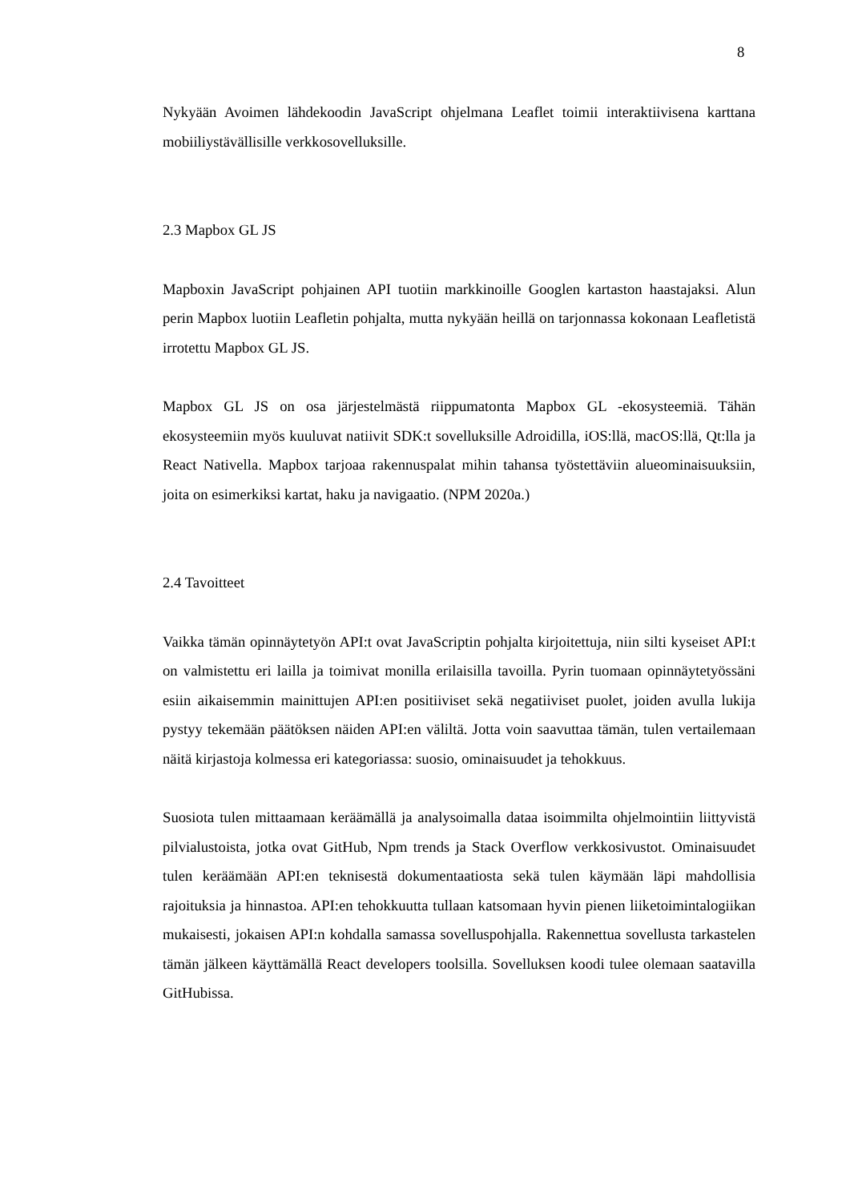8
Nykyään Avoimen lähdekoodin JavaScript ohjelmana Leaflet toimii interaktiivisena karttana mobiiliystävällisille verkkosovelluksille.
2.3 Mapbox GL JS
Mapboxin JavaScript pohjainen API tuotiin markkinoille Googlen kartaston haastajaksi. Alun perin Mapbox luotiin Leafletin pohjalta, mutta nykyään heillä on tarjonnassa kokonaan Leafletistä irrotettu Mapbox GL JS.
Mapbox GL JS on osa järjestelmästä riippumatonta Mapbox GL -ekosysteemiä. Tähän ekosysteemiin myös kuuluvat natiivit SDK:t sovelluksille Adroidilla, iOS:llä, macOS:llä, Qt:lla ja React Nativella. Mapbox tarjoaa rakennuspalat mihin tahansa työstettäviin alueominaisuuksiin, joita on esimerkiksi kartat, haku ja navigaatio. (NPM 2020a.)
2.4 Tavoitteet
Vaikka tämän opinnäytetyön API:t ovat JavaScriptin pohjalta kirjoitettuja, niin silti kyseiset API:t on valmistettu eri lailla ja toimivat monilla erilaisilla tavoilla. Pyrin tuomaan opinnäytetyössäni esiin aikaisemmin mainittujen API:en positiiviset sekä negatiiviset puolet, joiden avulla lukija pystyy tekemään päätöksen näiden API:en väliltä. Jotta voin saavuttaa tämän, tulen vertailemaan näitä kirjastoja kolmessa eri kategoriassa: suosio, ominaisuudet ja tehokkuus.
Suosiota tulen mittaamaan keräämällä ja analysoimalla dataa isoimmilta ohjelmointiin liittyvistä pilvialustoista, jotka ovat GitHub, Npm trends ja Stack Overflow verkkosivustot. Ominaisuudet tulen keräämään API:en teknisestä dokumentaatiosta sekä tulen käymään läpi mahdollisia rajoituksia ja hinnastoa. API:en tehokkuutta tullaan katsomaan hyvin pienen liiketoimintalogiikan mukaisesti, jokaisen API:n kohdalla samassa sovelluspohjalla. Rakennettua sovellusta tarkastelen tämän jälkeen käyttämällä React developers toolsilla. Sovelluksen koodi tulee olemaan saatavilla GitHubissa.